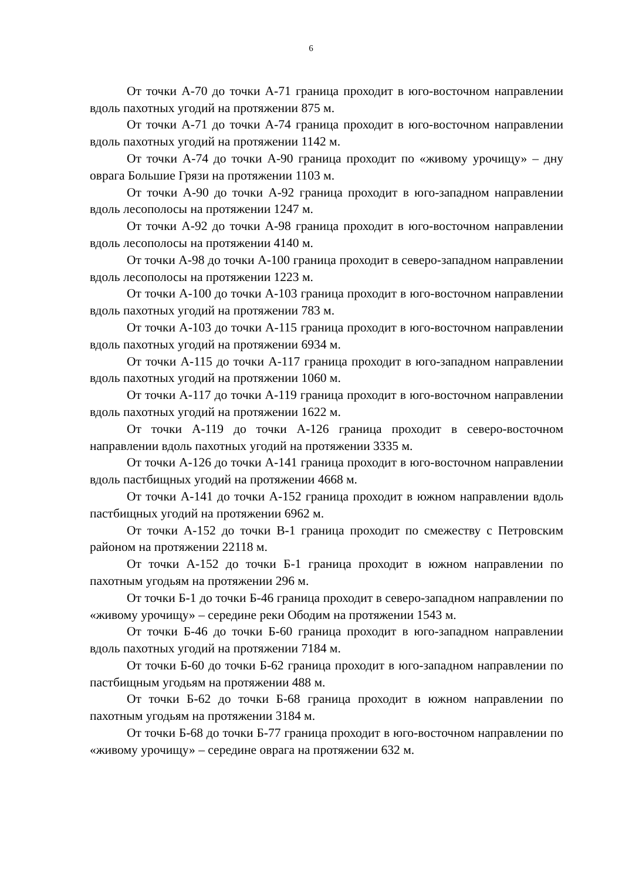6
От точки А-70 до точки А-71 граница проходит в юго-восточном направлении вдоль пахотных угодий на протяжении 875 м.
От точки А-71 до точки А-74 граница проходит в юго-восточном направлении вдоль пахотных угодий на протяжении 1142 м.
От точки А-74 до точки А-90 граница проходит по «живому урочищу» – дну оврага Большие Грязи на протяжении 1103 м.
От точки А-90 до точки А-92 граница проходит в юго-западном направлении вдоль лесополосы на протяжении 1247 м.
От точки А-92 до точки А-98 граница проходит в юго-восточном направлении вдоль лесополосы на протяжении 4140 м.
От точки А-98 до точки А-100 граница проходит в северо-западном направлении вдоль лесополосы на протяжении 1223 м.
От точки А-100 до точки А-103 граница проходит в юго-восточном направлении вдоль пахотных угодий на протяжении 783 м.
От точки А-103 до точки А-115 граница проходит в юго-восточном направлении вдоль пахотных угодий на протяжении 6934 м.
От точки А-115 до точки А-117 граница проходит в юго-западном направлении вдоль пахотных угодий на протяжении 1060 м.
От точки А-117 до точки А-119 граница проходит в юго-восточном направлении вдоль пахотных угодий на протяжении 1622 м.
От точки А-119 до точки А-126 граница проходит в северо-восточном направлении вдоль пахотных угодий на протяжении 3335 м.
От точки А-126 до точки А-141 граница проходит в юго-восточном направлении вдоль пастбищных угодий на протяжении 4668 м.
От точки А-141 до точки А-152 граница проходит в южном направлении вдоль пастбищных угодий на протяжении 6962 м.
От точки А-152 до точки В-1 граница проходит по смежеству с Петровским районом на протяжении 22118 м.
От точки А-152 до точки Б-1 граница проходит в южном направлении по пахотным угодьям на протяжении 296 м.
От точки Б-1 до точки Б-46 граница проходит в северо-западном направлении по «живому урочищу» – середине реки Ободим на протяжении 1543 м.
От точки Б-46 до точки Б-60 граница проходит в юго-западном направлении вдоль пахотных угодий на протяжении 7184 м.
От точки Б-60 до точки Б-62 граница проходит в юго-западном направлении по пастбищным угодьям на протяжении 488 м.
От точки Б-62 до точки Б-68 граница проходит в южном направлении по пахотным угодьям на протяжении 3184 м.
От точки Б-68 до точки Б-77 граница проходит в юго-восточном направлении по «живому урочищу» – середине оврага на протяжении 632 м.